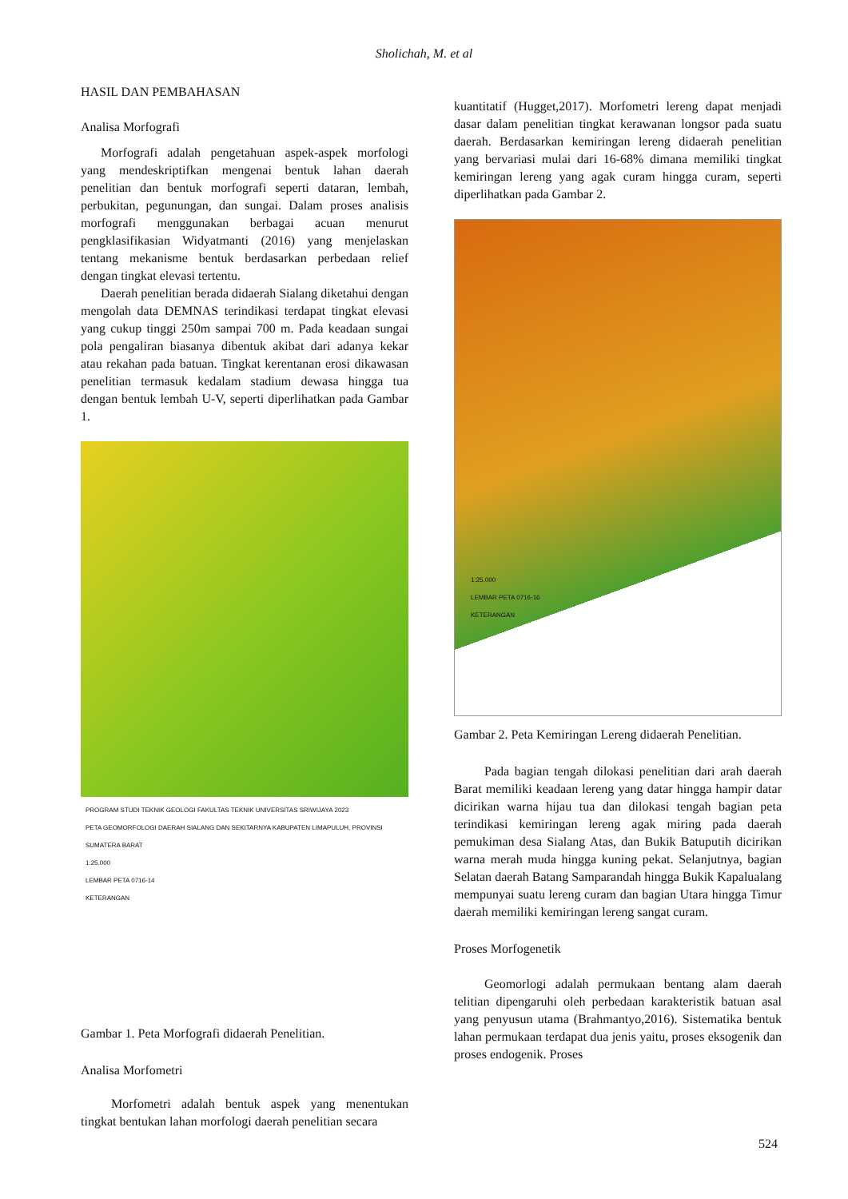Sholichah, M. et al
HASIL DAN PEMBAHASAN
Analisa Morfografi
Morfografi adalah pengetahuan aspek-aspek morfologi yang mendeskriptifkan mengenai bentuk lahan daerah penelitian dan bentuk morfografi seperti dataran, lembah, perbukitan, pegunungan, dan sungai. Dalam proses analisis morfografi menggunakan berbagai acuan menurut pengklasifikasian Widyatmanti (2016) yang menjelaskan tentang mekanisme bentuk berdasarkan perbedaan relief dengan tingkat elevasi tertentu.
Daerah penelitian berada didaerah Sialang diketahui dengan mengolah data DEMNAS terindikasi terdapat tingkat elevasi yang cukup tinggi 250m sampai 700 m. Pada keadaan sungai pola pengaliran biasanya dibentuk akibat dari adanya kekar atau rekahan pada batuan. Tingkat kerentanan erosi dikawasan penelitian termasuk kedalam stadium dewasa hingga tua dengan bentuk lembah U-V, seperti diperlihatkan pada Gambar 1.
PROGRAM STUDI TEKNIK GEOLOGI FAKULTAS TEKNIK UNIVERSITAS SRIWIJAYA 2023
PETA GEOMORFOLOGI DAERAH SIALANG DAN SEKITARNYA KABUPATEN LIMAPULUH, PROVINSI SUMATERA BARAT
1:25.000
LEMBAR PETA 0716-14
KETERANGAN
Gambar 1. Peta Morfografi didaerah Penelitian.
Analisa Morfometri
Morfometri adalah bentuk aspek yang menentukan tingkat bentukan lahan morfologi daerah penelitian secara
kuantitatif (Hugget,2017). Morfometri lereng dapat menjadi dasar dalam penelitian tingkat kerawanan longsor pada suatu daerah. Berdasarkan kemiringan lereng didaerah penelitian yang bervariasi mulai dari 16-68% dimana memiliki tingkat kemiringan lereng yang agak curam hingga curam, seperti diperlihatkan pada Gambar 2.
1:25.000
LEMBAR PETA 0716-16
KETERANGAN
Gambar 2. Peta Kemiringan Lereng didaerah Penelitian.
Pada bagian tengah dilokasi penelitian dari arah daerah Barat memiliki keadaan lereng yang datar hingga hampir datar dicirikan warna hijau tua dan dilokasi tengah bagian peta terindikasi kemiringan lereng agak miring pada daerah pemukiman desa Sialang Atas, dan Bukik Batuputih dicirikan warna merah muda hingga kuning pekat. Selanjutnya, bagian Selatan daerah Batang Samparandah hingga Bukik Kapalualang mempunyai suatu lereng curam dan bagian Utara hingga Timur daerah memiliki kemiringan lereng sangat curam.
Proses Morfogenetik
Geomorlogi adalah permukaan bentang alam daerah telitian dipengaruhi oleh perbedaan karakteristik batuan asal yang penyusun utama (Brahmantyo,2016). Sistematika bentuk lahan permukaan terdapat dua jenis yaitu, proses eksogenik dan proses endogenik. Proses
524